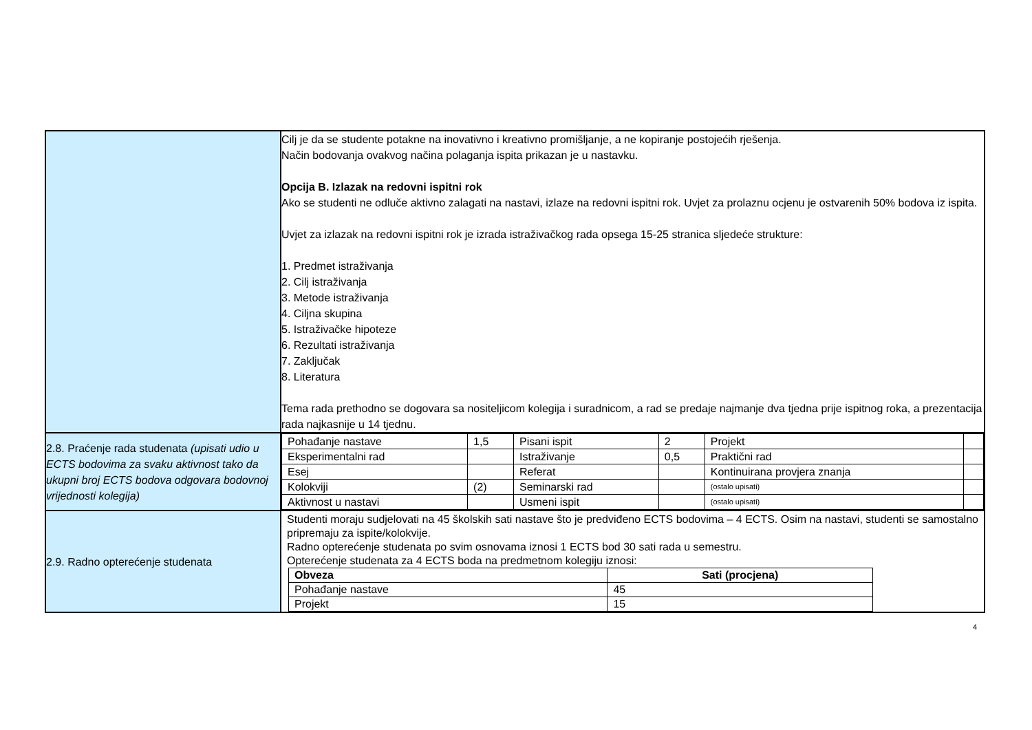| | Cilj je da se studente potakne na inovativno i kreativno promišljanje, a ne kopiranje postojećih rješenja. Način bodovanja ovakvog načina polaganja ispita prikazan je u nastavku. Opcija B. Izlazak na redovni ispitni rok Ako se studenti ne odluče aktivno zalagati na nastavi, izlaze na redovni ispitni rok. Uvjet za prolaznu ocjenu je ostvarenih 50% bodova iz ispita. Uvjet za izlazak na redovni ispitni rok je izrada istraživačkog rada opsega 15-25 stranica sljedeće strukture: 1. Predmet istraživanja 2. Cilj istraživanja 3. Metode istraživanja 4. Ciljna skupina 5. Istraživačke hipoteze 6. Rezultati istraživanja 7. Zaključak 8. Literatura Tema rada prethodno se dogovara sa nositeljicom kolegija i suradnicom, a rad se predaje najmanje dva tjedna prije ispitnog roka, a prezentacija rada najkasnije u 14 tjednu. |
| 2.8. Praćenje rada studenata (upisati udio u ECTS bodovima za svaku aktivnost tako da ukupni broj ECTS bodova odgovara bodovnoj vrijednosti kolegija) | / Pohađanje nastave / 1,5 / Pisani ispit / 2 / Projekt / / / Eksperimentalni rad / / Istraživanje / 0,5 / Praktični rad / / / Esej / / Referat / / Kontinuirana provjera znanja / / / Kolokviji / (2) / Seminarski rad / / (ostalo upisati) / / / Aktivnost u nastavi / / Usmeni ispit / / (ostalo upisati) / / |
| 2.9. Radno opterećenje studenata | Studenti moraju sudjelovati na 45 školskih sati nastave što je predviđeno ECTS bodovima – 4 ECTS. Osim na nastavi, studenti se samostalno pripremaju za ispite/kolokvije. Radno opterećenje studenata po svim osnovama iznosi 1 ECTS bod 30 sati rada u semestru. Opterećenje studenata za 4 ECTS boda na predmetnom kolegiju iznosi: / Obveza / Sati (procjena) / / --- / --- / / Pohađanje nastave / 45 / / Projekt / 15 / |
4